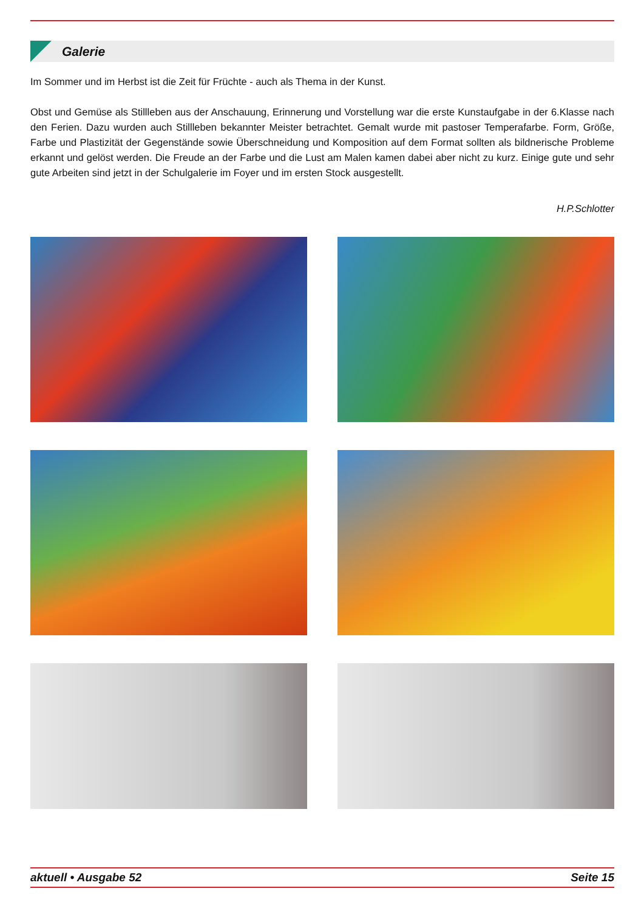Galerie
Im Sommer und im Herbst ist die Zeit für Früchte - auch als Thema in der Kunst.
Obst und Gemüse als Stillleben aus der Anschauung, Erinnerung und Vorstellung war die erste Kunstaufgabe in der 6.Klasse nach den Ferien. Dazu wurden auch Stillleben bekannter Meister betrachtet. Gemalt wurde mit pastoser Temperafarbe. Form, Größe, Farbe und Plastizität der Gegenstände sowie Überschneidung und Komposition auf dem Format sollten als bildnerische Probleme erkannt und gelöst werden. Die Freude an der Farbe und die Lust am Malen kamen dabei aber nicht zu kurz. Einige gute und sehr gute Arbeiten sind jetzt in der Schulgalerie im Foyer und im ersten Stock ausgestellt.
H.P.Schlotter
aktuell • Ausgabe 52 Seite 15